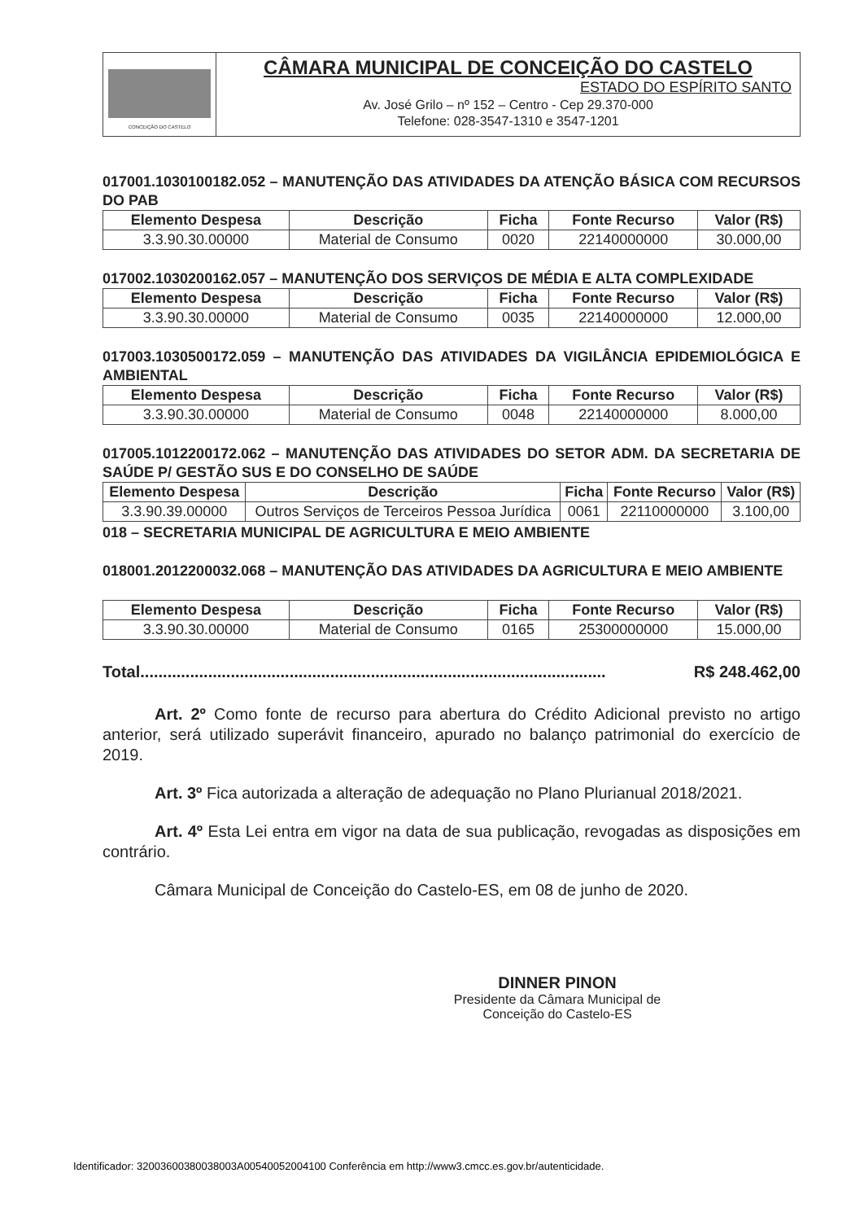CONCEIÇÃO DO CASTELO
CÂMARA MUNICIPAL DE CONCEIÇÃO DO CASTELO
ESTADO DO ESPÍRITO SANTO
Av. José Grilo – nº 152 – Centro - Cep 29.370-000
Telefone: 028-3547-1310 e 3547-1201
017001.1030100182.052 – MANUTENÇÃO DAS ATIVIDADES DA ATENÇÃO BÁSICA COM RECURSOS DO PAB
| Elemento Despesa | Descrição | Ficha | Fonte Recurso | Valor (R$) |
| --- | --- | --- | --- | --- |
| 3.3.90.30.00000 | Material de Consumo | 0020 | 22140000000 | 30.000,00 |
017002.1030200162.057 – MANUTENÇÃO DOS SERVIÇOS DE MÉDIA E ALTA COMPLEXIDADE
| Elemento Despesa | Descrição | Ficha | Fonte Recurso | Valor (R$) |
| --- | --- | --- | --- | --- |
| 3.3.90.30.00000 | Material de Consumo | 0035 | 22140000000 | 12.000,00 |
017003.1030500172.059 – MANUTENÇÃO DAS ATIVIDADES DA VIGILÂNCIA EPIDEMIOLÓGICA E AMBIENTAL
| Elemento Despesa | Descrição | Ficha | Fonte Recurso | Valor (R$) |
| --- | --- | --- | --- | --- |
| 3.3.90.30.00000 | Material de Consumo | 0048 | 22140000000 | 8.000,00 |
017005.1012200172.062 – MANUTENÇÃO DAS ATIVIDADES DO SETOR ADM. DA SECRETARIA DE SAÚDE P/ GESTÃO SUS E DO CONSELHO DE SAÚDE
| Elemento Despesa | Descrição | Ficha | Fonte Recurso | Valor (R$) |
| --- | --- | --- | --- | --- |
| 3.3.90.39.00000 | Outros Serviços de Terceiros Pessoa Jurídica | 0061 | 22110000000 | 3.100,00 |
018 – SECRETARIA MUNICIPAL DE AGRICULTURA E MEIO AMBIENTE
018001.2012200032.068 – MANUTENÇÃO DAS ATIVIDADES DA AGRICULTURA E MEIO AMBIENTE
| Elemento Despesa | Descrição | Ficha | Fonte Recurso | Valor (R$) |
| --- | --- | --- | --- | --- |
| 3.3.90.30.00000 | Material de Consumo | 0165 | 25300000000 | 15.000,00 |
Total....................................................................................................... R$ 248.462,00
Art. 2º Como fonte de recurso para abertura do Crédito Adicional previsto no artigo anterior, será utilizado superávit financeiro, apurado no balanço patrimonial do exercício de 2019.
Art. 3º Fica autorizada a alteração de adequação no Plano Plurianual 2018/2021.
Art. 4º Esta Lei entra em vigor na data de sua publicação, revogadas as disposições em contrário.
Câmara Municipal de Conceição do Castelo-ES, em 08 de junho de 2020.
DINNER PINON
Presidente da Câmara Municipal de
Conceição do Castelo-ES
Identificador: 32003600380038003A00540052004100 Conferência em http://www3.cmcc.es.gov.br/autenticidade.